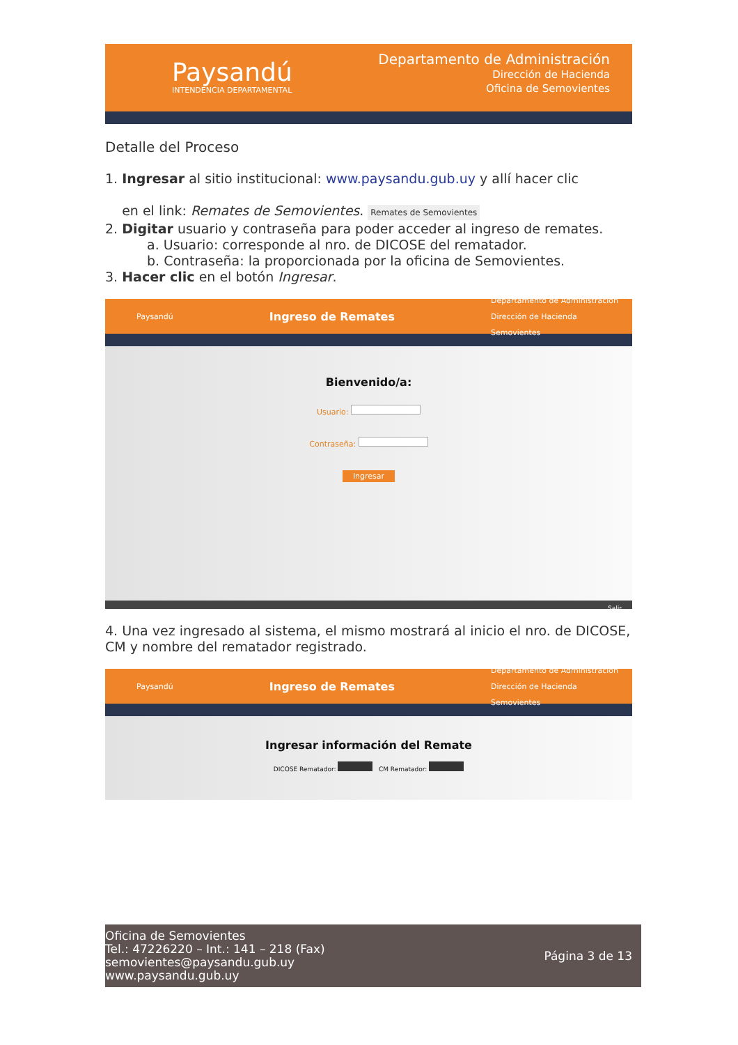Paysandú
INTENDENCIA DEPARTAMENTAL
Departamento de Administración
Dirección de Hacienda
Oficina de Semovientes
Detalle del Proceso
1. Ingresar al sitio institucional: www.paysandu.gub.uy y allí hacer clic
en el link: Remates de Semovientes. Remates de Semovientes
2. Digitar usuario y contraseña para poder acceder al ingreso de remates.
a. Usuario: corresponde al nro. de DICOSE del rematador.
b. Contraseña: la proporcionada por la oficina de Semovientes.
3. Hacer clic en el botón Ingresar.
Paysandú Ingreso de Remates Departamento de Administración
Dirección de Hacienda
Semovientes
Bienvenido/a:
Usuario:
Contraseña:
Ingresar
Salir
4. Una vez ingresado al sistema, el mismo mostrará al inicio el nro. de DICOSE, CM y nombre del rematador registrado.
Paysandú Ingreso de Remates Departamento de Administración
Dirección de Hacienda
Semovientes
Ingresar información del Remate
DICOSE Rematador: CM Rematador:
Oficina de Semovientes
Tel.: 47226220 – Int.: 141 – 218 (Fax)
semovientes@paysandu.gub.uy
www.paysandu.gub.uy
Página 3 de 13